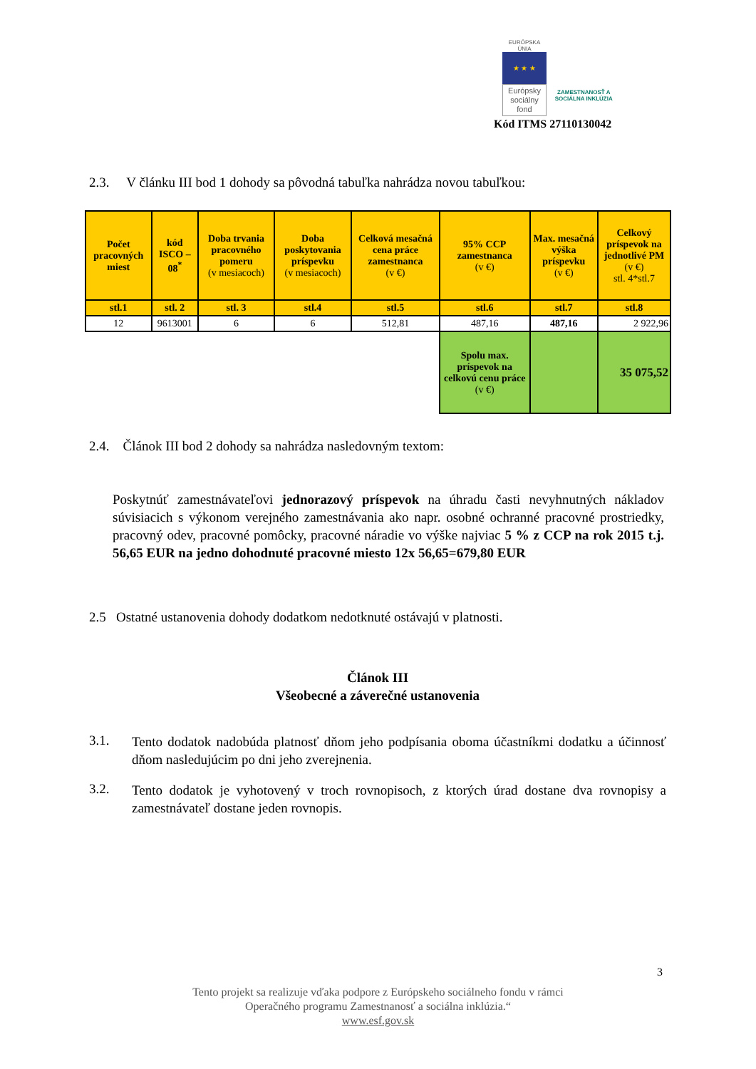EURÓPSKA ÚNIA
★ ★ ★
Európsky sociálny fond
ZAMESTNANOSŤ A SOCIÁLNA INKLÚZIA
Kód ITMS 27110130042
2.3. V článku III bod 1 dohody sa pôvodná tabuľka nahrádza novou tabuľkou:
| Počet pracovných miest | kód ISCO – 08<sup>*</sup> | Doba trvania pracovného pomeru (v mesiacoch) | Doba poskytovania príspevku (v mesiacoch) | Celková mesačná cena práce zamestnanca (v €) | 95% CCP zamestnanca (v €) | Max. mesačná výška príspevku (v €) | Celkový príspevok na jednotlivé PM (v €) stl. 4*stl.7 |
| --- | --- | --- | --- | --- | --- | --- | --- |
| stl.1 | stl. 2 | stl. 3 | stl.4 | stl.5 | stl.6 | stl.7 | stl.8 |
| 12 | 9613001 | 6 | 6 | 512,81 | 487,16 | 487,16 | 2 922,96 |
| | | | | | Spolu max. príspevok na celkovú cenu práce (v €) | | 35 075,52 |
2.4. Článok III bod 2 dohody sa nahrádza nasledovným textom:
Poskytnúť zamestnávateľovi jednorazový príspevok na úhradu časti nevyhnutných nákladov súvisiacich s výkonom verejného zamestnávania ako napr. osobné ochranné pracovné prostriedky, pracovný odev, pracovné pomôcky, pracovné náradie vo výške najviac 5 % z CCP na rok 2015 t.j. 56,65 EUR na jedno dohodnuté pracovné miesto 12x 56,65=679,80 EUR
2.5 Ostatné ustanovenia dohody dodatkom nedotknuté ostávajú v platnosti.
Článok III
Všeobecné a záverečné ustanovenia
3.1.
Tento dodatok nadobúda platnosť dňom jeho podpísania oboma účastníkmi dodatku a účinnosť dňom nasledujúcim po dni jeho zverejnenia.
3.2.
Tento dodatok je vyhotovený v troch rovnopisoch, z ktorých úrad dostane dva rovnopisy a zamestnávateľ dostane jeden rovnopis.
3
Tento projekt sa realizuje vďaka podpore z Európskeho sociálneho fondu v rámci
Operačného programu Zamestnanosť a sociálna inklúzia.“
www.esf.gov.sk